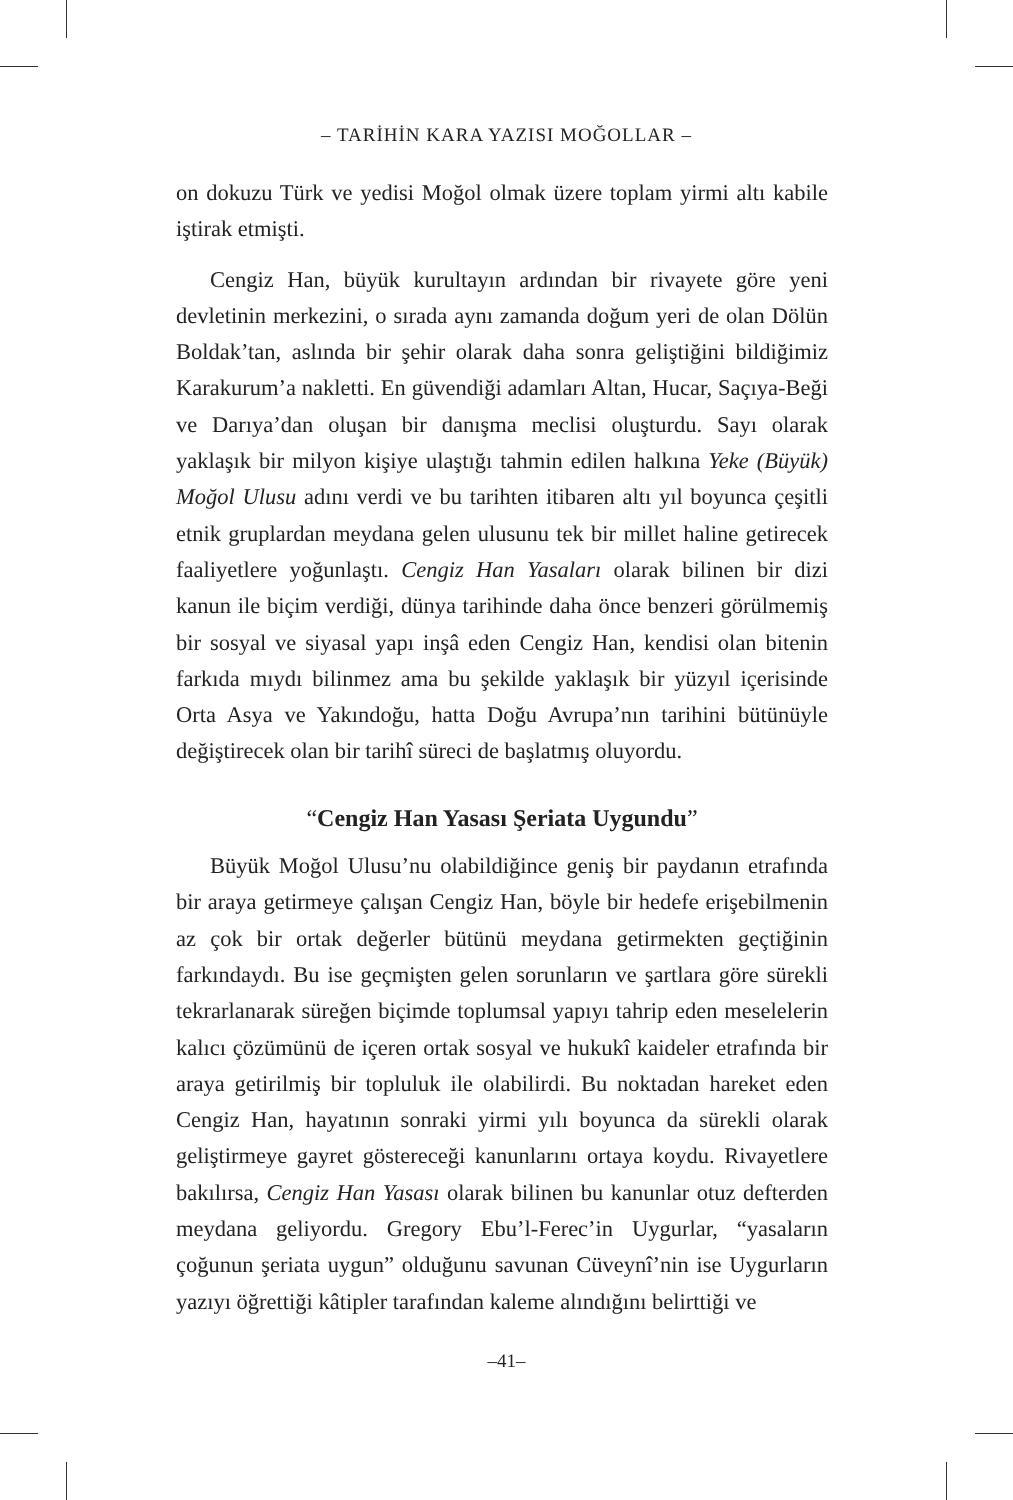– TARİHİN KARA YAZISI MOĞOLLAR –
on dokuzu Türk ve yedisi Moğol olmak üzere toplam yirmi altı kabile iştirak etmişti.
Cengiz Han, büyük kurultayın ardından bir rivayete göre yeni devletinin merkezini, o sırada aynı zamanda doğum yeri de olan Dölün Boldak’tan, aslında bir şehir olarak daha sonra geliştiğini bildiğimiz Karakurum’a nakletti. En güvendiği adamları Altan, Hucar, Saçıya-Beği ve Darıya’dan oluşan bir danışma meclisi oluşturdu. Sayı olarak yaklaşık bir milyon kişiye ulaştığı tahmin edilen halkına Yeke (Büyük) Moğol Ulusu adını verdi ve bu tarihten itibaren altı yıl boyunca çeşitli etnik gruplardan meydana gelen ulusunu tek bir millet haline getirecek faaliyetlere yoğunlaştı. Cengiz Han Yasaları olarak bilinen bir dizi kanun ile biçim verdiği, dünya tarihinde daha önce benzeri görülmemiş bir sosyal ve siyasal yapı inşâ eden Cengiz Han, kendisi olan bitenin farkıda mıydı bilinmez ama bu şekilde yaklaşık bir yüzyıl içerisinde Orta Asya ve Yakındoğu, hatta Doğu Avrupa’nın tarihini bütünüyle değiştirecek olan bir tarihî süreci de başlatmış oluyordu.
“Cengiz Han Yasası Şeriata Uygundu”
Büyük Moğol Ulusu’nu olabildiğince geniş bir paydanın etrafında bir araya getirmeye çalışan Cengiz Han, böyle bir hedefe erişebilmenin az çok bir ortak değerler bütünü meydana getirmekten geçtiğinin farkındaydı. Bu ise geçmişten gelen sorunların ve şartlara göre sürekli tekrarlanarak süreğen biçimde toplumsal yapıyı tahrip eden meselelerin kalıcı çözümünü de içeren ortak sosyal ve hukukî kaideler etrafında bir araya getirilmiş bir topluluk ile olabilirdi. Bu noktadan hareket eden Cengiz Han, hayatının sonraki yirmi yılı boyunca da sürekli olarak geliştirmeye gayret göstereceği kanunlarını ortaya koydu. Rivayetlere bakılırsa, Cengiz Han Yasası olarak bilinen bu kanunlar otuz defterden meydana geliyordu. Gregory Ebu’l-Ferec’in Uygurlar, “yasaların çoğunun şeriata uygun” olduğunu savunan Cüveynî’nin ise Uygurların yazıyı öğrettiği kâtipler tarafından kaleme alındığını belirttiği ve
–41–